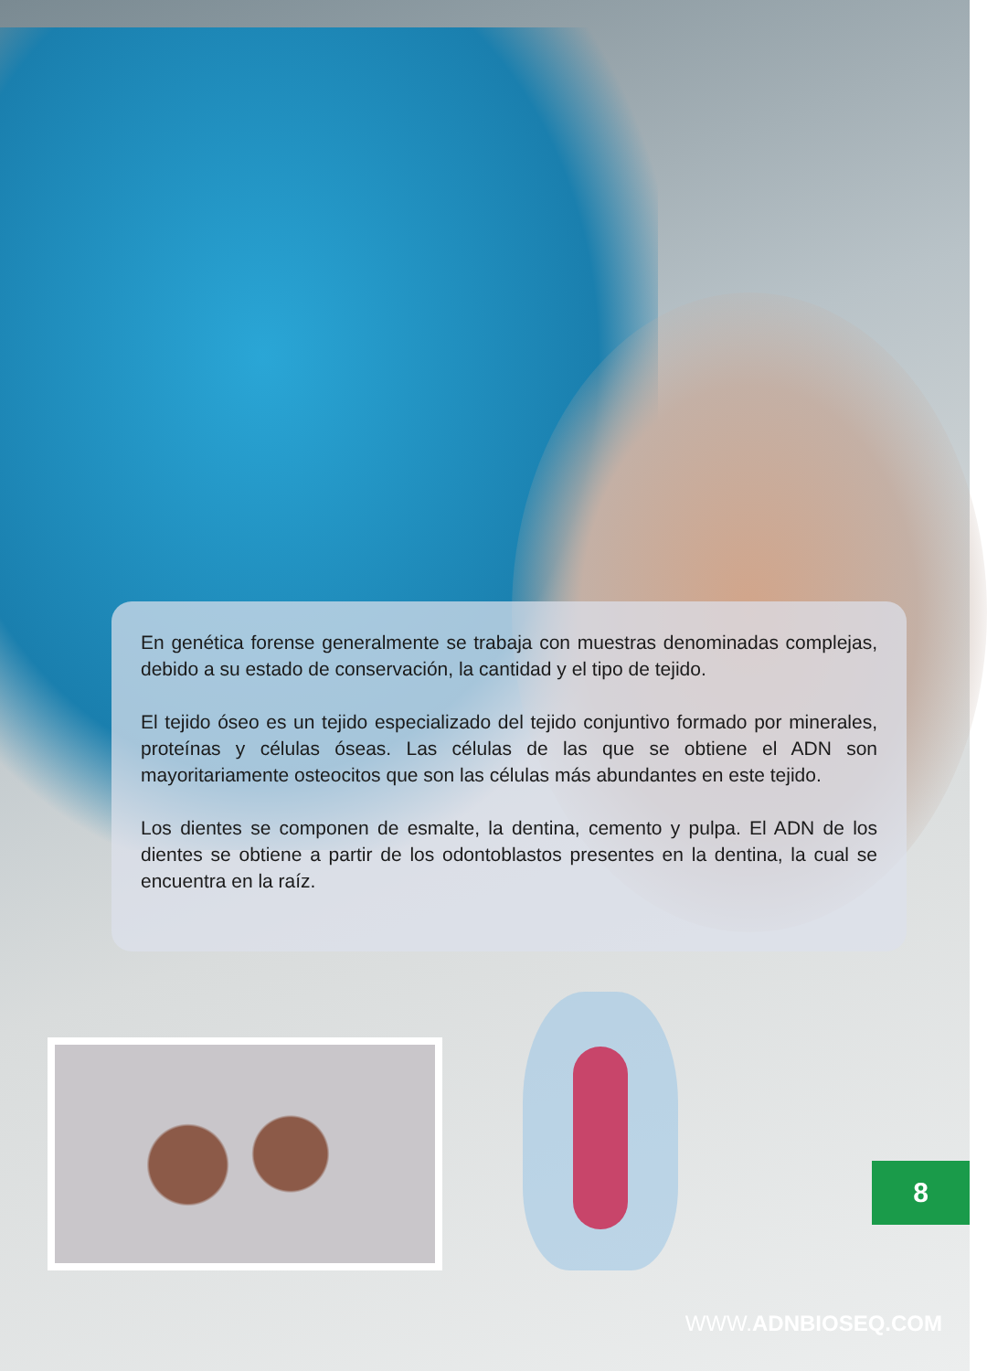En genética forense generalmente se trabaja con muestras denominadas complejas, debido a su estado de conservación, la cantidad y el tipo de tejido.
El tejido óseo es un tejido especializado del tejido conjuntivo formado por minerales, proteínas y células óseas. Las células de las que se obtiene el ADN son mayoritariamente osteocitos que son las células más abundantes en este tejido.
Los dientes se componen de esmalte, la dentina, cemento y pulpa. El ADN de los dientes se obtiene a partir de los odontoblastos presentes en la dentina, la cual se encuentra en la raíz.
8
WWW.ADNBIOSEQ.COM